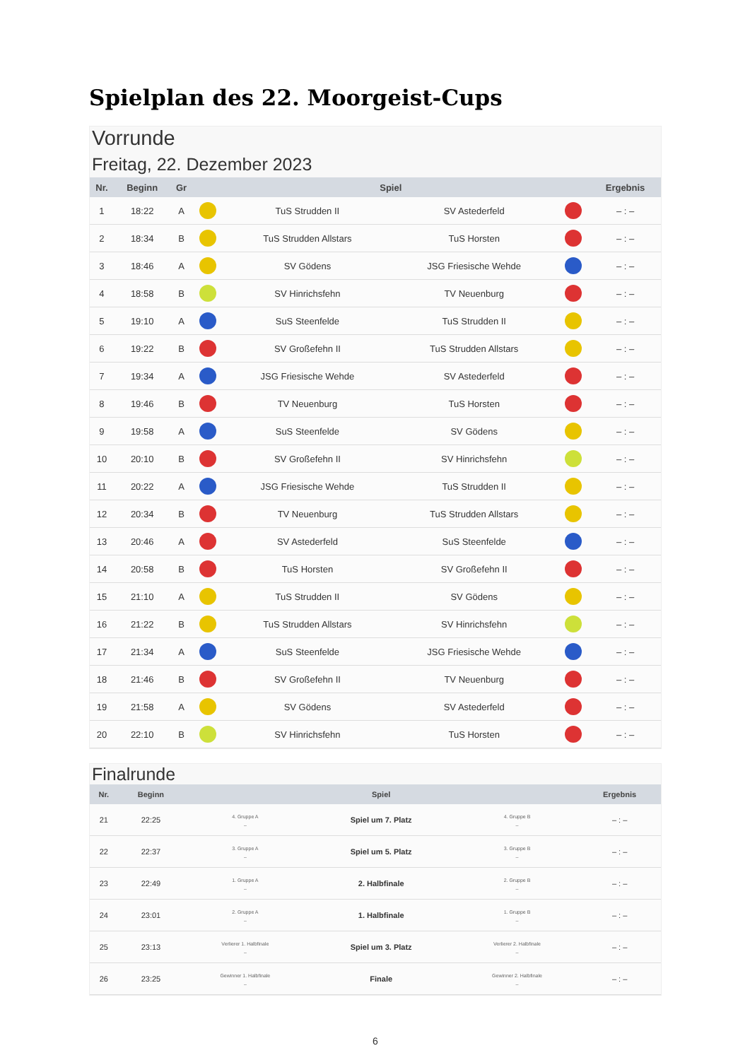Spielplan des 22. Moorgeist-Cups
Vorrunde
Freitag, 22. Dezember 2023
| Nr. | Beginn | Gr | Spiel | | | | Ergebnis |
| --- | --- | --- | --- | --- | --- | --- | --- |
| 1 | 18:22 | A | | TuS Strudden II | SV Astederfeld | | – : – |
| 2 | 18:34 | B | | TuS Strudden Allstars | TuS Horsten | | – : – |
| 3 | 18:46 | A | | SV Gödens | JSG Friesische Wehde | | – : – |
| 4 | 18:58 | B | | SV Hinrichsfehn | TV Neuenburg | | – : – |
| 5 | 19:10 | A | | SuS Steenfelde | TuS Strudden II | | – : – |
| 6 | 19:22 | B | | SV Großefehn II | TuS Strudden Allstars | | – : – |
| 7 | 19:34 | A | | JSG Friesische Wehde | SV Astederfeld | | – : – |
| 8 | 19:46 | B | | TV Neuenburg | TuS Horsten | | – : – |
| 9 | 19:58 | A | | SuS Steenfelde | SV Gödens | | – : – |
| 10 | 20:10 | B | | SV Großefehn II | SV Hinrichsfehn | | – : – |
| 11 | 20:22 | A | | JSG Friesische Wehde | TuS Strudden II | | – : – |
| 12 | 20:34 | B | | TV Neuenburg | TuS Strudden Allstars | | – : – |
| 13 | 20:46 | A | | SV Astederfeld | SuS Steenfelde | | – : – |
| 14 | 20:58 | B | | TuS Horsten | SV Großefehn II | | – : – |
| 15 | 21:10 | A | | TuS Strudden II | SV Gödens | | – : – |
| 16 | 21:22 | B | | TuS Strudden Allstars | SV Hinrichsfehn | | – : – |
| 17 | 21:34 | A | | SuS Steenfelde | JSG Friesische Wehde | | – : – |
| 18 | 21:46 | B | | SV Großefehn II | TV Neuenburg | | – : – |
| 19 | 21:58 | A | | SV Gödens | SV Astederfeld | | – : – |
| 20 | 22:10 | B | | SV Hinrichsfehn | TuS Horsten | | – : – |
Finalrunde
| Nr. | Beginn | Spiel | | | Ergebnis |
| --- | --- | --- | --- | --- | --- |
| 21 | 22:25 | 4. Gruppe A – | Spiel um 7. Platz | 4. Gruppe B – | – : – |
| 22 | 22:37 | 3. Gruppe A – | Spiel um 5. Platz | 3. Gruppe B – | – : – |
| 23 | 22:49 | 1. Gruppe A – | 2. Halbfinale | 2. Gruppe B – | – : – |
| 24 | 23:01 | 2. Gruppe A – | 1. Halbfinale | 1. Gruppe B – | – : – |
| 25 | 23:13 | Verlierer 1. Halbfinale – | Spiel um 3. Platz | Verlierer 2. Halbfinale – | – : – |
| 26 | 23:25 | Gewinner 1. Halbfinale – | Finale | Gewinner 2. Halbfinale – | – : – |
6